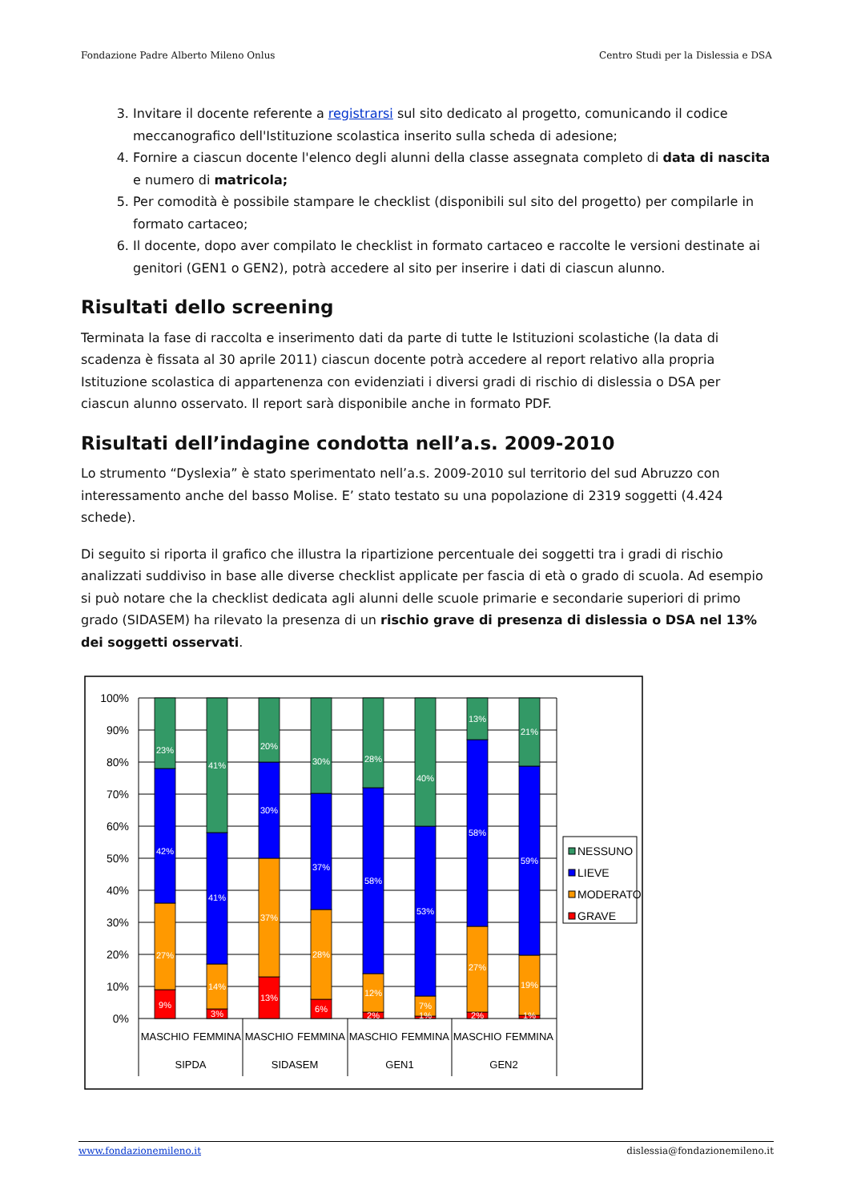Fondazione Padre Alberto Mileno Onlus Centro Studi per la Dislessia e DSA
3. Invitare il docente referente a registrarsi sul sito dedicato al progetto, comunicando il codice meccanografico dell'Istituzione scolastica inserito sulla scheda di adesione;
4. Fornire a ciascun docente l'elenco degli alunni della classe assegnata completo di data di nascita e numero di matricola;
5. Per comodità è possibile stampare le checklist (disponibili sul sito del progetto) per compilarle in formato cartaceo;
6. Il docente, dopo aver compilato le checklist in formato cartaceo e raccolte le versioni destinate ai genitori (GEN1 o GEN2), potrà accedere al sito per inserire i dati di ciascun alunno.
Risultati dello screening
Terminata la fase di raccolta e inserimento dati da parte di tutte le Istituzioni scolastiche (la data di scadenza è fissata al 30 aprile 2011) ciascun docente potrà accedere al report relativo alla propria Istituzione scolastica di appartenenza con evidenziati i diversi gradi di rischio di dislessia o DSA per ciascun alunno osservato. Il report sarà disponibile anche in formato PDF.
Risultati dell’indagine condotta nell’a.s. 2009-2010
Lo strumento “Dyslexia” è stato sperimentato nell’a.s. 2009-2010 sul territorio del sud Abruzzo con interessamento anche del basso Molise. E’ stato testato su una popolazione di 2319 soggetti (4.424 schede).
Di seguito si riporta il grafico che illustra la ripartizione percentuale dei soggetti tra i gradi di rischio analizzati suddiviso in base alle diverse checklist applicate per fascia di età o grado di scuola. Ad esempio si può notare che la checklist dedicata agli alunni delle scuole primarie e secondarie superiori di primo grado (SIDASEM) ha rilevato la presenza di un rischio grave di presenza di dislessia o DSA nel 13% dei soggetti osservati.
100%
90%
80%
70%
60%
50%
40%
30%
20%
10%
0%
23%
42%
27%
9%
41%
41%
14%
3%
20%
30%
37%
13%
30%
37%
28%
6%
28%
58%
12%
2%
40%
53%
7%
1%
13%
58%
27%
2%
21%
59%
19%
1%
MASCHIO
FEMMINA
MASCHIO
FEMMINA
MASCHIO
FEMMINA
MASCHIO
FEMMINA
SIPDA
SIDASEM
GEN1
GEN2
NESSUNO
LIEVE
MODERATO
GRAVE
www.fondazionemileno.it dislessia@fondazionemileno.it